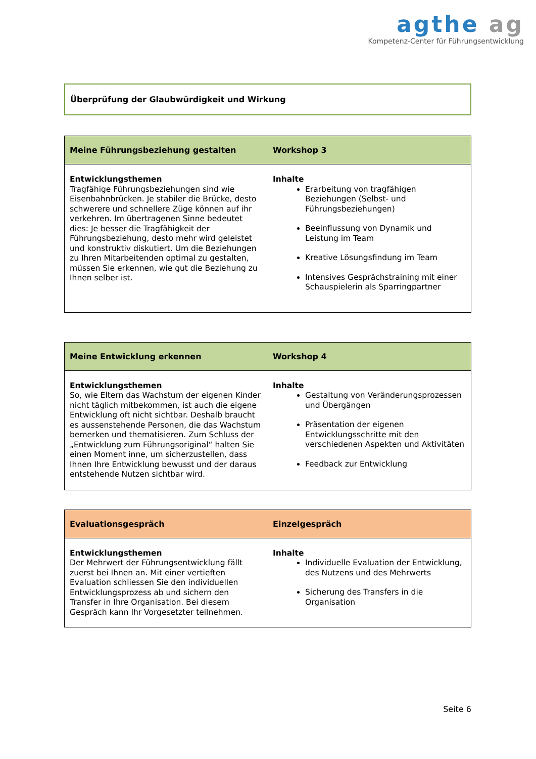agthe ag
Kompetenz-Center für Führungsentwicklung
Überprüfung der Glaubwürdigkeit und Wirkung
| Meine Führungsbeziehung gestalten | Workshop 3 |
| --- | --- |
| Entwicklungsthemen Tragfähige Führungsbeziehungen sind wie Eisenbahnbrücken. Je stabiler die Brücke, desto schwerere und schnellere Züge können auf ihr verkehren. Im übertragenen Sinne bedeutet dies: Je besser die Tragfähigkeit der Führungsbeziehung, desto mehr wird geleistet und konstruktiv diskutiert. Um die Beziehungen zu Ihren Mitarbeitenden optimal zu gestalten, müssen Sie erkennen, wie gut die Beziehung zu Ihnen selber ist. | Inhalte Erarbeitung von tragfähigen Beziehungen (Selbst- und Führungsbeziehungen) Beeinflussung von Dynamik und Leistung im Team Kreative Lösungsfindung im Team Intensives Gesprächstraining mit einer Schauspielerin als Sparringpartner |
| Meine Entwicklung erkennen | Workshop 4 |
| --- | --- |
| Entwicklungsthemen So, wie Eltern das Wachstum der eigenen Kinder nicht täglich mitbekommen, ist auch die eigene Entwicklung oft nicht sichtbar. Deshalb braucht es aussenstehende Personen, die das Wachstum bemerken und thematisieren. Zum Schluss der „Entwicklung zum Führungsoriginal“ halten Sie einen Moment inne, um sicherzustellen, dass Ihnen Ihre Entwicklung bewusst und der daraus entstehende Nutzen sichtbar wird. | Inhalte Gestaltung von Veränderungsprozessen und Übergängen Präsentation der eigenen Entwicklungsschritte mit den verschiedenen Aspekten und Aktivitäten Feedback zur Entwicklung |
| Evaluationsgespräch | Einzelgespräch |
| --- | --- |
| Entwicklungsthemen Der Mehrwert der Führungsentwicklung fällt zuerst bei Ihnen an. Mit einer vertieften Evaluation schliessen Sie den individuellen Entwicklungsprozess ab und sichern den Transfer in Ihre Organisation. Bei diesem Gespräch kann Ihr Vorgesetzter teilnehmen. | Inhalte Individuelle Evaluation der Entwicklung, des Nutzens und des Mehrwerts Sicherung des Transfers in die Organisation |
Seite 6